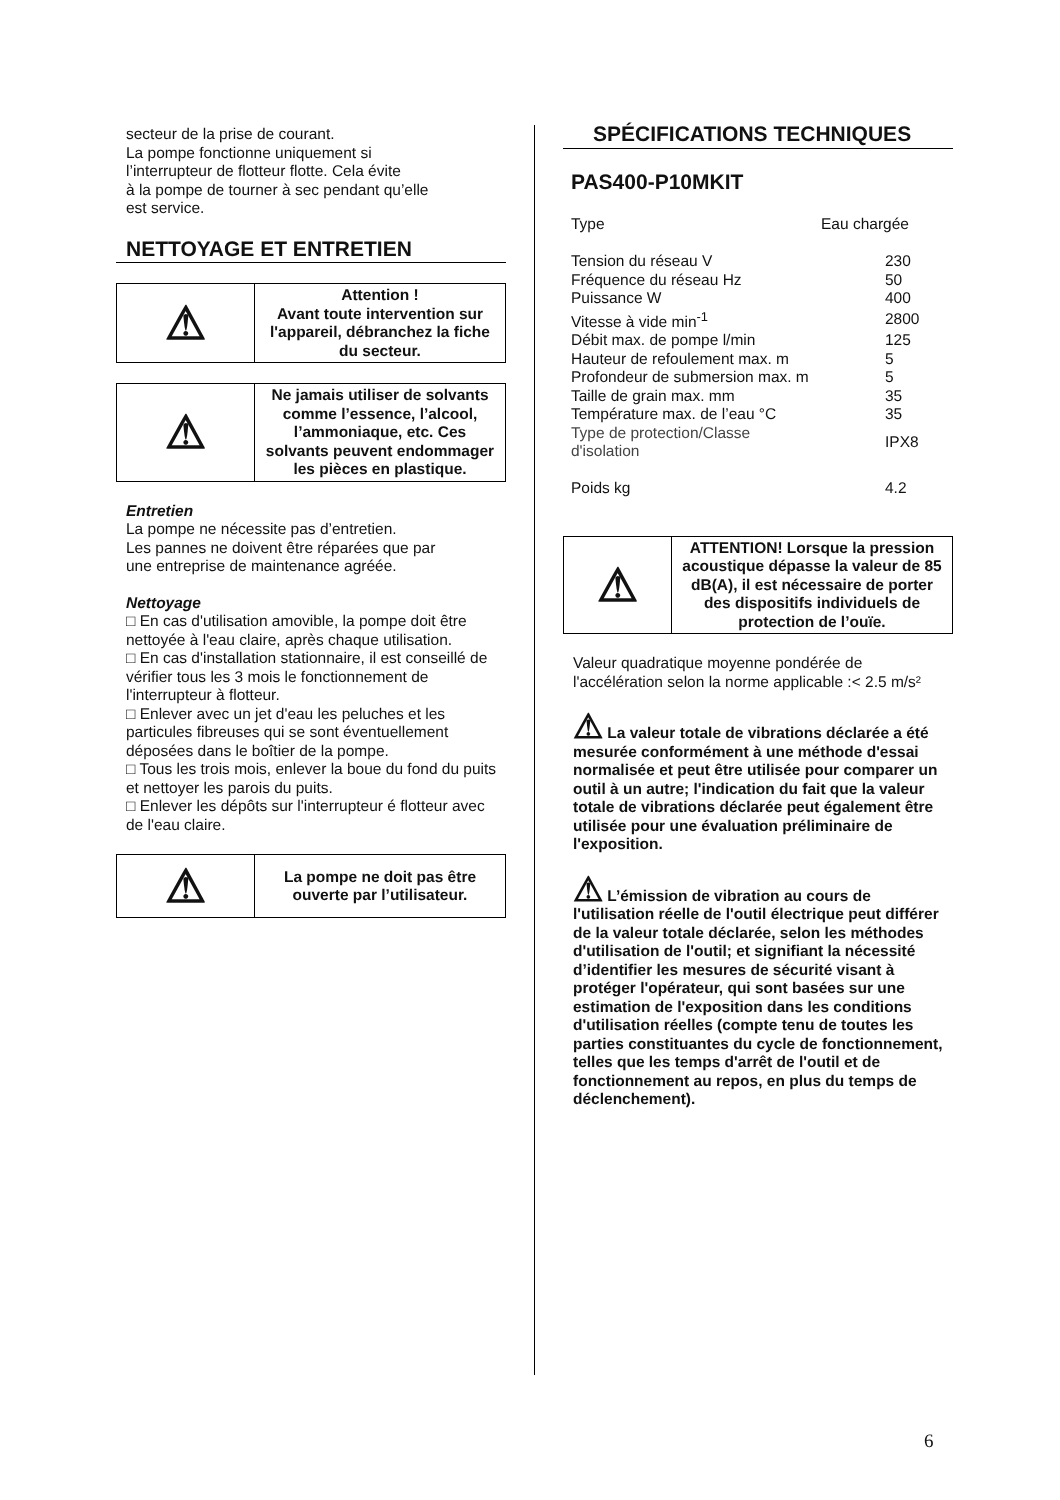secteur de la prise de courant.
La pompe fonctionne uniquement si
l’interrupteur de flotteur flotte. Cela évite
à la pompe de tourner à sec pendant qu’elle
est service.
NETTOYAGE ET ENTRETIEN
| ⚠ | Attention ! Avant toute intervention sur l'appareil, débranchez la fiche du secteur. |
| ⚠ | Ne jamais utiliser de solvants comme l’essence, l’alcool, l’ammoniaque, etc. Ces solvants peuvent endommager les pièces en plastique. |
Entretien
La pompe ne nécessite pas d’entretien.
Les pannes ne doivent être réparées que par
une entreprise de maintenance agréée.
Nettoyage
□ En cas d'utilisation amovible, la pompe doit être nettoyée à l'eau claire, après chaque utilisation.
□ En cas d'installation stationnaire, il est conseillé de vérifier tous les 3 mois le fonctionnement de l'interrupteur à flotteur.
□ Enlever avec un jet d'eau les peluches et les particules fibreuses qui se sont éventuellement déposées dans le boîtier de la pompe.
□ Tous les trois mois, enlever la boue du fond du puits et nettoyer les parois du puits.
□ Enlever les dépôts sur l'interrupteur é flotteur avec de l'eau claire.
| ⚠ | La pompe ne doit pas être ouverte par l’utilisateur. |
SPÉCIFICATIONS TECHNIQUES
PAS400-P10MKIT
| Type | Eau chargée |
| Tension du réseau V | 230 |
| Fréquence du réseau Hz | 50 |
| Puissance W | 400 |
| Vitesse à vide min<sup>-1</sup> | 2800 |
| Débit max. de pompe l/min | 125 |
| Hauteur de refoulement max. m | 5 |
| Profondeur de submersion max. m | 5 |
| Taille de grain max. mm | 35 |
| Température max. de l’eau °C | 35 |
| Type de protection/Classe d'isolation | IPX8 |
| Poids kg | 4.2 |
| ⚠ | ATTENTION! Lorsque la pression acoustique dépasse la valeur de 85 dB(A), il est nécessaire de porter des dispositifs individuels de protection de l’ouïe. |
Valeur quadratique moyenne pondérée de l'accélération selon la norme applicable :< 2.5 m/s²
⚠ La valeur totale de vibrations déclarée a été mesurée conformément à une méthode d'essai normalisée et peut être utilisée pour comparer un outil à un autre; l'indication du fait que la valeur totale de vibrations déclarée peut également être utilisée pour une évaluation préliminaire de l'exposition.
⚠ L’émission de vibration au cours de l'utilisation réelle de l'outil électrique peut différer de la valeur totale déclarée, selon les méthodes d'utilisation de l'outil; et signifiant la nécessité d’identifier les mesures de sécurité visant à protéger l'opérateur, qui sont basées sur une estimation de l'exposition dans les conditions d'utilisation réelles (compte tenu de toutes les parties constituantes du cycle de fonctionnement, telles que les temps d'arrêt de l'outil et de fonctionnement au repos, en plus du temps de déclenchement).
6